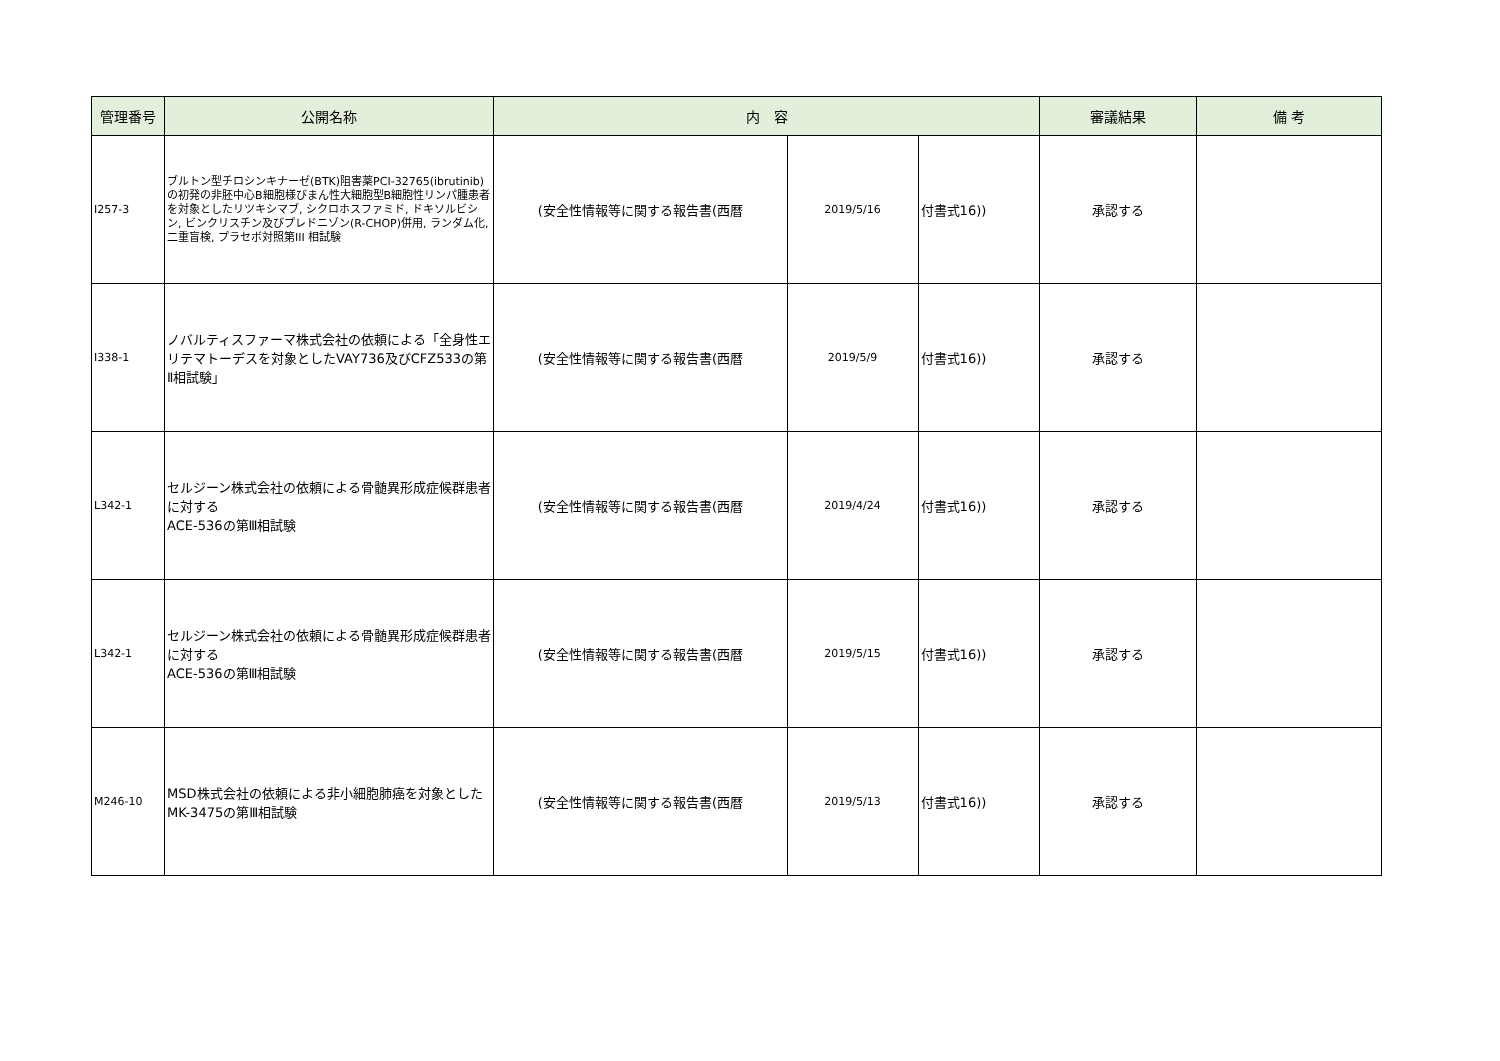| 管理番号 | 公開名称 | 内 容 | | | 審議結果 | 備 考 |
| --- | --- | --- | --- | --- | --- | --- |
| I257-3 | ブルトン型チロシンキナーゼ(BTK)阻害薬PCI-32765(ibrutinib)の初発の非胚中心B細胞様びまん性大細胞型B細胞性リンパ腫患者を対象としたリツキシマブ, シクロホスファミド, ドキソルビシン, ビンクリスチン及びプレドニゾン(R-CHOP)併用, ランダム化, 二重盲検, プラセボ対照第III 相試験 | (安全性情報等に関する報告書(西暦 | 2019/5/16 | 付書式16)) | 承認する | |
| I338-1 | ノバルティスファーマ株式会社の依頼による「全身性エリテマトーデスを対象としたVAY736及びCFZ533の第Ⅱ相試験」 | (安全性情報等に関する報告書(西暦 | 2019/5/9 | 付書式16)) | 承認する | |
| L342-1 | セルジーン株式会社の依頼による骨髄異形成症候群患者に対する ACE-536の第Ⅲ相試験 | (安全性情報等に関する報告書(西暦 | 2019/4/24 | 付書式16)) | 承認する | |
| L342-1 | セルジーン株式会社の依頼による骨髄異形成症候群患者に対する ACE-536の第Ⅲ相試験 | (安全性情報等に関する報告書(西暦 | 2019/5/15 | 付書式16)) | 承認する | |
| M246-10 | MSD株式会社の依頼による非小細胞肺癌を対象としたMK-3475の第Ⅲ相試験 | (安全性情報等に関する報告書(西暦 | 2019/5/13 | 付書式16)) | 承認する | |